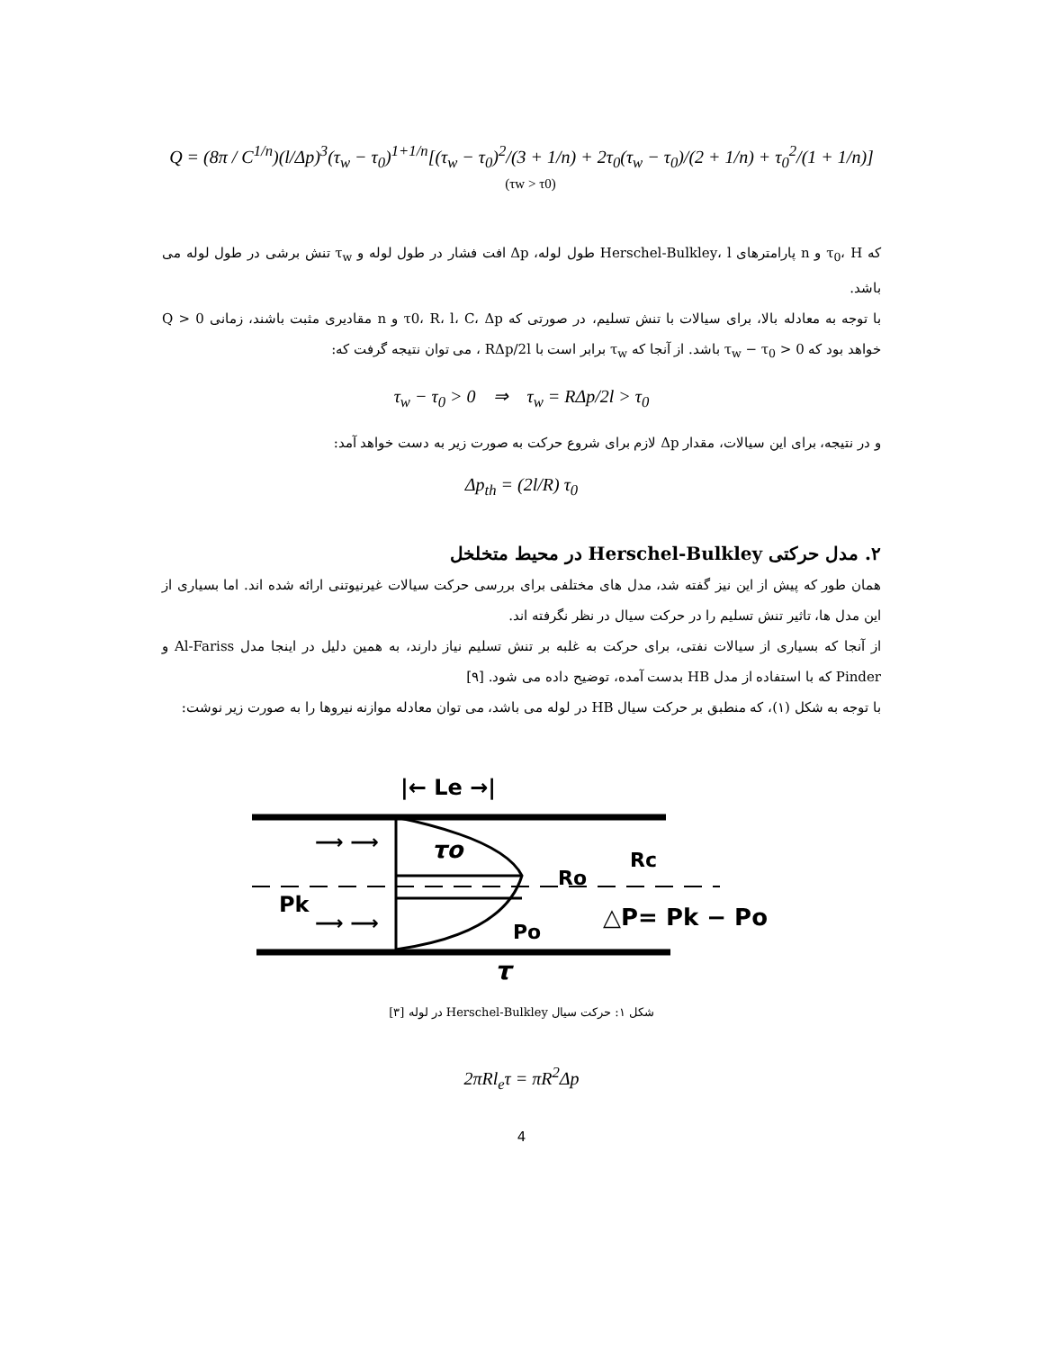Q = (8π / C<sup>1/n</sup>)(l/Δp)<sup>3</sup>(τ<sub>w</sub> − τ<sub>0</sub>)<sup>1+1/n</sup>[(τ<sub>w</sub> − τ<sub>0</sub>)<sup>2</sup>/(3 + 1/n) + 2τ<sub>0</sub>(τ<sub>w</sub> − τ<sub>0</sub>)/(2 + 1/n) + τ<sub>0</sub><sup>2</sup>/(1 + 1/n)] (τw > τ0)
که τ<sub>0</sub>، H و n پارامترهای Herschel-Bulkley، l طول لوله، Δp افت فشار در طول لوله و τ<sub>w</sub> تنش برشی در طول لوله می باشد.
با توجه به معادله بالا، برای سیالات با تنش تسلیم، در صورتی که τ0، R، l، C، Δp و n مقادیری مثبت باشند، زمانی Q > 0 خواهد بود که τ<sub>w</sub> − τ<sub>0</sub> > 0 باشد. از آنجا که τ<sub>w</sub> برابر است با RΔp/2l ، می توان نتیجه گرفت که:
τ<sub>w</sub> − τ<sub>0</sub> > 0 ⇒ τ<sub>w</sub> = RΔp/2l > τ<sub>0</sub>
و در نتیجه، برای این سیالات، مقدار Δp لازم برای شروع حرکت به صورت زیر به دست خواهد آمد:
Δp<sub>th</sub> = (2l/R) τ<sub>0</sub>
۲. مدل حرکتی Herschel-Bulkley در محیط متخلخل
همان طور که پیش از این نیز گفته شد، مدل های مختلفی برای بررسی حرکت سیالات غیرنیوتنی ارائه شده اند. اما بسیاری از این مدل ها، تاثیر تنش تسلیم را در حرکت سیال در نظر نگرفته اند.
از آنجا که بسیاری از سیالات نفتی، برای حرکت به غلبه بر تنش تسلیم نیاز دارند، به همین دلیل در اینجا مدل Al-Fariss و Pinder که با استفاده از مدل HB بدست آمده، توضیح داده می شود. [۹]
با توجه به شکل (۱)، که منطبق بر حرکت سیال HB در لوله می باشد، می توان معادله موازنه نیروها را به صورت زیر نوشت:
|← Le →|
τo
Ro
Rc
Pk
Po
τ
△P= Pk − Po
⟶ ⟶
⟶ ⟶
شکل ۱: حرکت سیال Herschel-Bulkley در لوله [۳]
2πRl<sub>e</sub>τ = πR<sup>2</sup>Δp
4